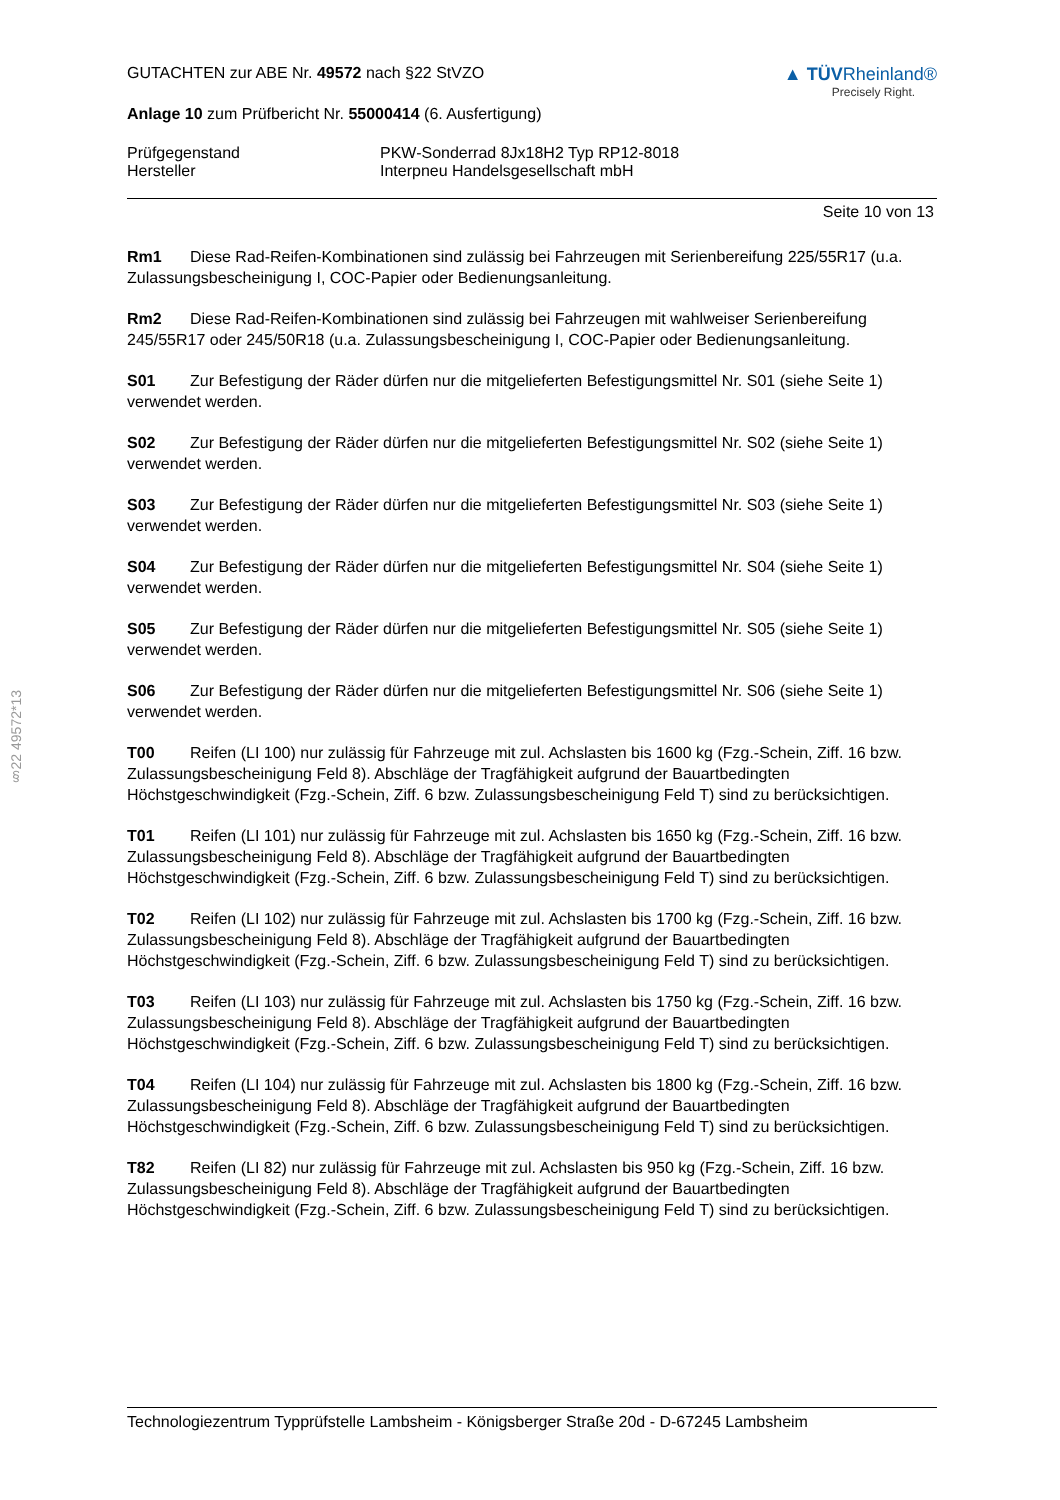§22 49572*13
GUTACHTEN zur ABE Nr. 49572 nach §22 StVZO
Anlage 10 zum Prüfbericht Nr. 55000414 (6. Ausfertigung)
▲ TÜVRheinland®
Precisely Right.
Prüfgegenstand PKW-Sonderrad 8Jx18H2 Typ RP12-8018
Hersteller Interpneu Handelsgesellschaft mbH
Seite 10 von 13
Rm1 Diese Rad-Reifen-Kombinationen sind zulässig bei Fahrzeugen mit Serienbereifung 225/55R17 (u.a. Zulassungsbescheinigung I, COC-Papier oder Bedienungsanleitung.
Rm2 Diese Rad-Reifen-Kombinationen sind zulässig bei Fahrzeugen mit wahlweiser Serienbereifung 245/55R17 oder 245/50R18 (u.a. Zulassungsbescheinigung I, COC-Papier oder Bedienungsanleitung.
S01 Zur Befestigung der Räder dürfen nur die mitgelieferten Befestigungsmittel Nr. S01 (siehe Seite 1) verwendet werden.
S02 Zur Befestigung der Räder dürfen nur die mitgelieferten Befestigungsmittel Nr. S02 (siehe Seite 1) verwendet werden.
S03 Zur Befestigung der Räder dürfen nur die mitgelieferten Befestigungsmittel Nr. S03 (siehe Seite 1) verwendet werden.
S04 Zur Befestigung der Räder dürfen nur die mitgelieferten Befestigungsmittel Nr. S04 (siehe Seite 1) verwendet werden.
S05 Zur Befestigung der Räder dürfen nur die mitgelieferten Befestigungsmittel Nr. S05 (siehe Seite 1) verwendet werden.
S06 Zur Befestigung der Räder dürfen nur die mitgelieferten Befestigungsmittel Nr. S06 (siehe Seite 1) verwendet werden.
T00 Reifen (LI 100) nur zulässig für Fahrzeuge mit zul. Achslasten bis 1600 kg (Fzg.-Schein, Ziff. 16 bzw. Zulassungsbescheinigung Feld 8). Abschläge der Tragfähigkeit aufgrund der Bauartbedingten Höchstgeschwindigkeit (Fzg.-Schein, Ziff. 6 bzw. Zulassungsbescheinigung Feld T) sind zu berücksichtigen.
T01 Reifen (LI 101) nur zulässig für Fahrzeuge mit zul. Achslasten bis 1650 kg (Fzg.-Schein, Ziff. 16 bzw. Zulassungsbescheinigung Feld 8). Abschläge der Tragfähigkeit aufgrund der Bauartbedingten Höchstgeschwindigkeit (Fzg.-Schein, Ziff. 6 bzw. Zulassungsbescheinigung Feld T) sind zu berücksichtigen.
T02 Reifen (LI 102) nur zulässig für Fahrzeuge mit zul. Achslasten bis 1700 kg (Fzg.-Schein, Ziff. 16 bzw. Zulassungsbescheinigung Feld 8). Abschläge der Tragfähigkeit aufgrund der Bauartbedingten Höchstgeschwindigkeit (Fzg.-Schein, Ziff. 6 bzw. Zulassungsbescheinigung Feld T) sind zu berücksichtigen.
T03 Reifen (LI 103) nur zulässig für Fahrzeuge mit zul. Achslasten bis 1750 kg (Fzg.-Schein, Ziff. 16 bzw. Zulassungsbescheinigung Feld 8). Abschläge der Tragfähigkeit aufgrund der Bauartbedingten Höchstgeschwindigkeit (Fzg.-Schein, Ziff. 6 bzw. Zulassungsbescheinigung Feld T) sind zu berücksichtigen.
T04 Reifen (LI 104) nur zulässig für Fahrzeuge mit zul. Achslasten bis 1800 kg (Fzg.-Schein, Ziff. 16 bzw. Zulassungsbescheinigung Feld 8). Abschläge der Tragfähigkeit aufgrund der Bauartbedingten Höchstgeschwindigkeit (Fzg.-Schein, Ziff. 6 bzw. Zulassungsbescheinigung Feld T) sind zu berücksichtigen.
T82 Reifen (LI 82) nur zulässig für Fahrzeuge mit zul. Achslasten bis 950 kg (Fzg.-Schein, Ziff. 16 bzw. Zulassungsbescheinigung Feld 8). Abschläge der Tragfähigkeit aufgrund der Bauartbedingten Höchstgeschwindigkeit (Fzg.-Schein, Ziff. 6 bzw. Zulassungsbescheinigung Feld T) sind zu berücksichtigen.
Technologiezentrum Typprüfstelle Lambsheim - Königsberger Straße 20d - D-67245 Lambsheim